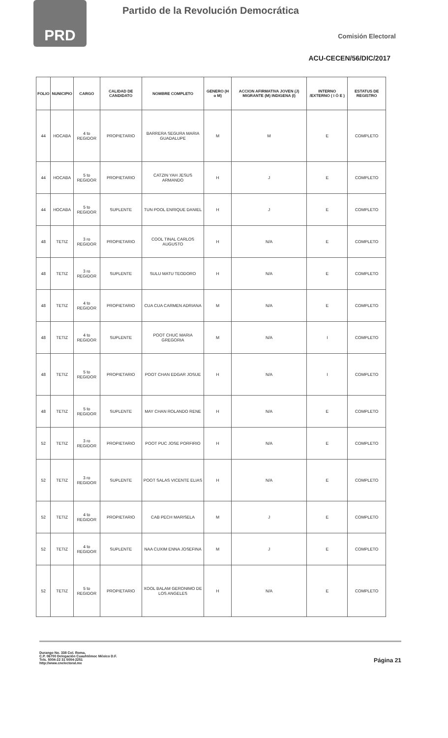PRD
Partido de la Revolución Democrática
Comisión Electoral
ACU-CECEN/56/DIC/2017
| FOLIO | NUNICIPIO | CARGO | CALIDAD DE CANDIDATO | NOMBRE COMPLETO | GENERO (H o M) | ACCION AFIRMATIVA JOVEN (J) MIGRANTE (M) INDIGENA (I) | INTERNO /EXTERNO ( I Ó E ) | ESTATUS DE REGISTRO |
| --- | --- | --- | --- | --- | --- | --- | --- | --- |
| 44 | HOCABA | 4 to REGIDOR | PROPIETARIO | BARRERA SEGURA MARIA GUADALUPE | M | M | E | COMPLETO |
| 44 | HOCABA | 5 to REGIDOR | PROPIETARIO | CATZIN YAH JESUS ARMANDO | H | J | E | COMPLETO |
| 44 | HOCABA | 5 to REGIDOR | SUPLENTE | TUN POOL ENRIQUE DANIEL | H | J | E | COMPLETO |
| 48 | TETIZ | 3 ro REGIDOR | PROPIETARIO | COOL TINAL CARLOS AUGUSTO | H | N/A | E | COMPLETO |
| 48 | TETIZ | 3 ro REGIDOR | SUPLENTE | SULU MATU TEODORO | H | N/A | E | COMPLETO |
| 48 | TETIZ | 4 to REGIDOR | PROPIETARIO | CUA CUA CARMEN ADRIANA | M | N/A | E | COMPLETO |
| 48 | TETIZ | 4 to REGIDOR | SUPLENTE | POOT CHUC MARIA GREGORIA | M | N/A | I | COMPLETO |
| 48 | TETIZ | 5 to REGIDOR | PROPIETARIO | POOT CHAN EDGAR JOSUE | H | N/A | I | COMPLETO |
| 48 | TETIZ | 5 to REGIDOR | SUPLENTE | MAY CHAN ROLANDO RENE | H | N/A | E | COMPLETO |
| 52 | TETIZ | 3 ro REGIDOR | PROPIETARIO | POOT PUC JOSE PORFIRIO | H | N/A | E | COMPLETO |
| 52 | TETIZ | 3 ro REGIDOR | SUPLENTE | POOT SALAS VICENTE ELIAS | H | N/A | E | COMPLETO |
| 52 | TETIZ | 4 to REGIDOR | PROPIETARIO | CAB PECH MARISELA | M | J | E | COMPLETO |
| 52 | TETIZ | 4 to REGIDOR | SUPLENTE | NAA CUXIM ENNA JOSEFINA | M | J | E | COMPLETO |
| 52 | TETIZ | 5 to REGIDOR | PROPIETARIO | XOOL BALAM GERONIMO DE LOS ANGELES | H | N/A | E | COMPLETO |
Durango No. 338 Col. Roma,
C.P. 06700 Delegación Cuauhtémoc México D.F.
Tels. 5004-22 31 5004-2251
http://www.cnelectoral.mx
Página 21